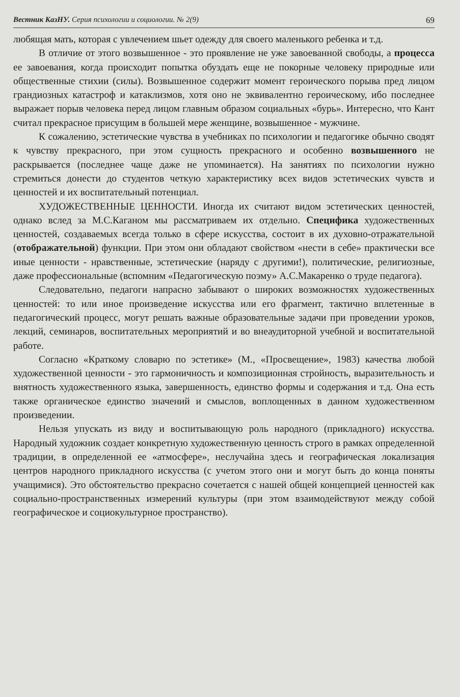Вестник КазНУ. Серия психологии и социологии. № 2(9) 69
любящая мать, которая с увлечением шьет одежду для своего маленького ребенка и т.д.
В отличие от этого возвышенное - это проявление не уже завоеванной свободы, а процесса ее завоевания, когда происходит попытка обуздать еще не покорные человеку природные или общественные стихии (силы). Возвышенное содержит момент героического порыва пред лицом грандиозных катастроф и катаклизмов, хотя оно не эквивалентно героическому, ибо последнее выражает порыв человека перед лицом главным образом социальных «бурь». Интересно, что Кант считал прекрасное присущим в большей мере женщине, возвышенное - мужчине.
К сожалению, эстетические чувства в учебниках по психологии и педагогике обычно сводят к чувству прекрасного, при этом сущность прекрасного и особенно возвышенного не раскрывается (последнее чаще даже не упоминается). На занятиях по психологии нужно стремиться донести до студентов четкую характеристику всех видов эстетических чувств и ценностей и их воспитательный потенциал.
ХУДОЖЕСТВЕННЫЕ ЦЕННОСТИ. Иногда их считают видом эстетических ценностей, однако вслед за М.С.Каганом мы рассматриваем их отдельно. Специфика художественных ценностей, создаваемых всегда только в сфере искусства, состоит в их духовно-отражательной (отображательной) функции. При этом они обладают свойством «нести в себе» практически все иные ценности - нравственные, эстетические (наряду с другими!), политические, религиозные, даже профессиональные (вспомним «Педагогическую поэму» А.С.Макаренко о труде педагога).
Следовательно, педагоги напрасно забывают о широких возможностях художественных ценностей: то или иное произведение искусства или его фрагмент, тактично вплетенные в педагогический процесс, могут решать важные образовательные задачи при проведении уроков, лекций, семинаров, воспитательных мероприятий и во внеаудиторной учебной и воспитательной работе.
Согласно «Краткому словарю по эстетике» (М., «Просвещение», 1983) качества любой художественной ценности - это гармоничность и композиционная стройность, выразительность и внятность художественного языка, завершенность, единство формы и содержания и т.д. Она есть также органическое единство значений и смыслов, воплощенных в данном художественном произведении.
Нельзя упускать из виду и воспитывающую роль народного (прикладного) искусства. Народный художник создает конкретную художественную ценность строго в рамках определенной традиции, в определенной ее «атмосфере», неслучайна здесь и географическая локализация центров народного прикладного искусства (с учетом этого они и могут быть до конца поняты учащимися). Это обстоятельство прекрасно сочетается с нашей общей концепцией ценностей как социально-пространственных измерений культуры (при этом взаимодействуют между собой географическое и социокультурное пространство).